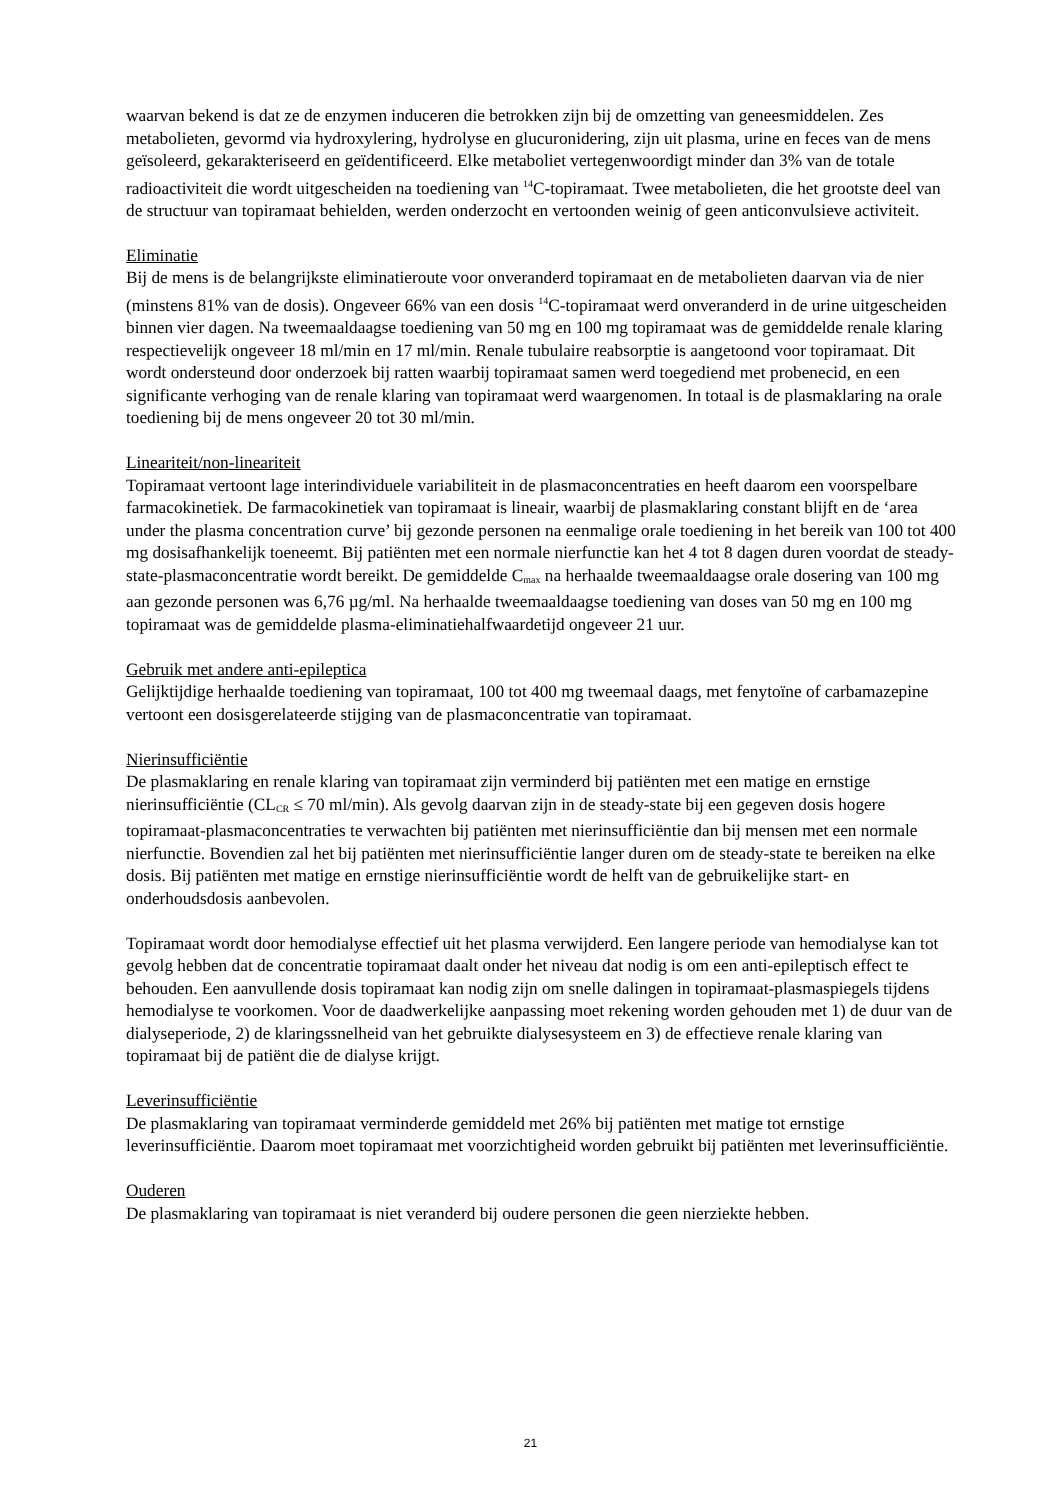waarvan bekend is dat ze de enzymen induceren die betrokken zijn bij de omzetting van geneesmiddelen. Zes metabolieten, gevormd via hydroxylering, hydrolyse en glucuronidering, zijn uit plasma, urine en feces van de mens geïsoleerd, gekarakteriseerd en geïdentificeerd. Elke metaboliet vertegenwoordigt minder dan 3% van de totale radioactiviteit die wordt uitgescheiden na toediening van <sup>14</sup>C-topiramaat. Twee metabolieten, die het grootste deel van de structuur van topiramaat behielden, werden onderzocht en vertoonden weinig of geen anticonvulsieve activiteit.
Eliminatie
Bij de mens is de belangrijkste eliminatieroute voor onveranderd topiramaat en de metabolieten daarvan via de nier (minstens 81% van de dosis). Ongeveer 66% van een dosis <sup>14</sup>C-topiramaat werd onveranderd in de urine uitgescheiden binnen vier dagen. Na tweemaaldaagse toediening van 50 mg en 100 mg topiramaat was de gemiddelde renale klaring respectievelijk ongeveer 18 ml/min en 17 ml/min. Renale tubulaire reabsorptie is aangetoond voor topiramaat. Dit wordt ondersteund door onderzoek bij ratten waarbij topiramaat samen werd toegediend met probenecid, en een significante verhoging van de renale klaring van topiramaat werd waargenomen. In totaal is de plasmaklaring na orale toediening bij de mens ongeveer 20 tot 30 ml/min.
Lineariteit/non-lineariteit
Topiramaat vertoont lage interindividuele variabiliteit in de plasmaconcentraties en heeft daarom een voorspelbare farmacokinetiek. De farmacokinetiek van topiramaat is lineair, waarbij de plasmaklaring constant blijft en de ‘area under the plasma concentration curve’ bij gezonde personen na eenmalige orale toediening in het bereik van 100 tot 400 mg dosisafhankelijk toeneemt. Bij patiënten met een normale nierfunctie kan het 4 tot 8 dagen duren voordat de steady-state-plasmaconcentratie wordt bereikt. De gemiddelde C<sub>max</sub> na herhaalde tweemaaldaagse orale dosering van 100 mg aan gezonde personen was 6,76 µg/ml. Na herhaalde tweemaaldaagse toediening van doses van 50 mg en 100 mg topiramaat was de gemiddelde plasma-eliminatiehalfwaardetijd ongeveer 21 uur.
Gebruik met andere anti-epileptica
Gelijktijdige herhaalde toediening van topiramaat, 100 tot 400 mg tweemaal daags, met fenytoïne of carbamazepine vertoont een dosisgerelateerde stijging van de plasmaconcentratie van topiramaat.
Nierinsufficiëntie
De plasmaklaring en renale klaring van topiramaat zijn verminderd bij patiënten met een matige en ernstige nierinsufficiëntie (CL<sub>CR</sub> ≤ 70 ml/min). Als gevolg daarvan zijn in de steady-state bij een gegeven dosis hogere topiramaat-plasmaconcentraties te verwachten bij patiënten met nierinsufficiëntie dan bij mensen met een normale nierfunctie. Bovendien zal het bij patiënten met nierinsufficiëntie langer duren om de steady-state te bereiken na elke dosis. Bij patiënten met matige en ernstige nierinsufficiëntie wordt de helft van de gebruikelijke start- en onderhoudsdosis aanbevolen.
Topiramaat wordt door hemodialyse effectief uit het plasma verwijderd. Een langere periode van hemodialyse kan tot gevolg hebben dat de concentratie topiramaat daalt onder het niveau dat nodig is om een anti-epileptisch effect te behouden. Een aanvullende dosis topiramaat kan nodig zijn om snelle dalingen in topiramaat-plasmaspiegels tijdens hemodialyse te voorkomen. Voor de daadwerkelijke aanpassing moet rekening worden gehouden met 1) de duur van de dialyseperiode, 2) de klaringssnelheid van het gebruikte dialysesysteem en 3) de effectieve renale klaring van topiramaat bij de patiënt die de dialyse krijgt.
Leverinsufficiëntie
De plasmaklaring van topiramaat verminderde gemiddeld met 26% bij patiënten met matige tot ernstige leverinsufficiëntie. Daarom moet topiramaat met voorzichtigheid worden gebruikt bij patiënten met leverinsufficiëntie.
Ouderen
De plasmaklaring van topiramaat is niet veranderd bij oudere personen die geen nierziekte hebben.
21